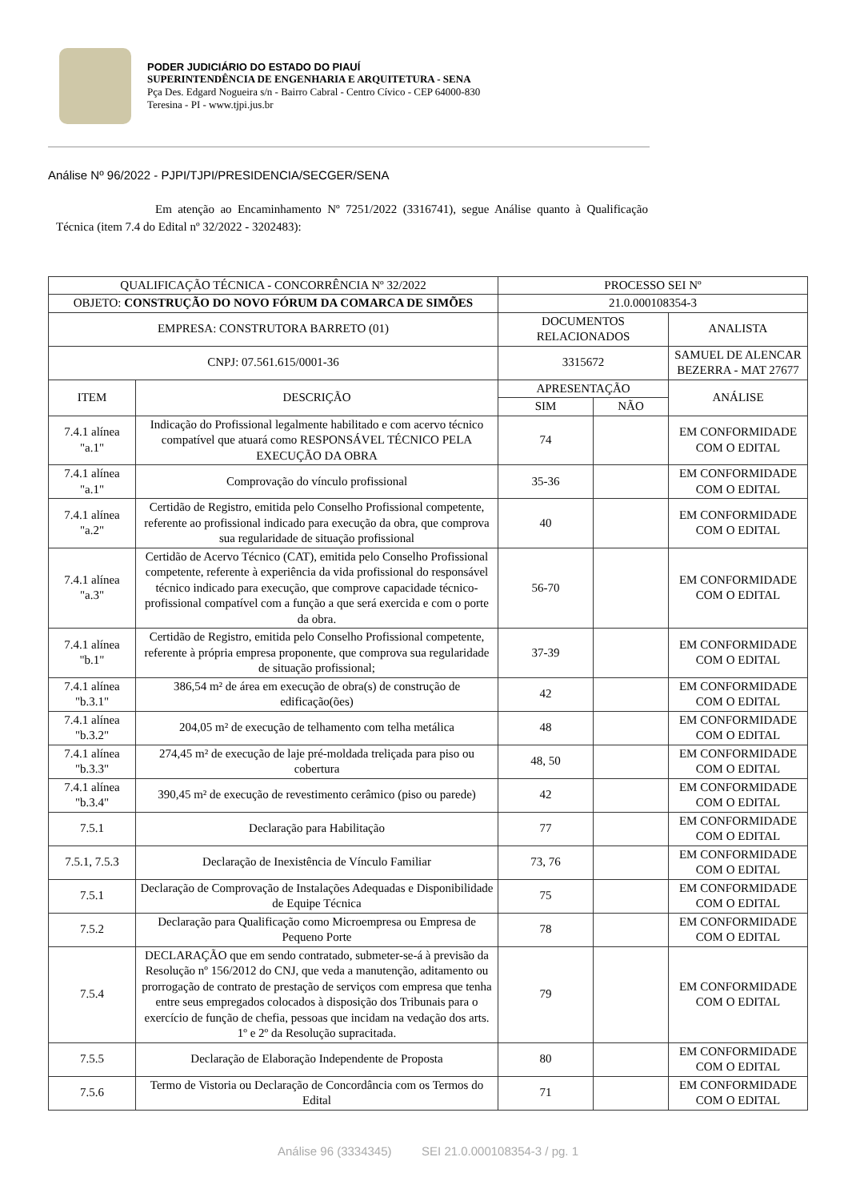PODER JUDICIÁRIO DO ESTADO DO PIAUÍ
SUPERINTENDÊNCIA DE ENGENHARIA E ARQUITETURA - SENA
Pça Des. Edgard Nogueira s/n - Bairro Cabral - Centro Cívico - CEP 64000-830
Teresina - PI - www.tjpi.jus.br
Análise Nº 96/2022 - PJPI/TJPI/PRESIDENCIA/SECGER/SENA
Em atenção ao Encaminhamento Nº 7251/2022 (3316741), segue Análise quanto à Qualificação Técnica (item 7.4 do Edital nº 32/2022 - 3202483):
| QUALIFICAÇÃO TÉCNICA - CONCORRÊNCIA Nº 32/2022 | | PROCESSO SEI Nº | | |
| --- | --- | --- | --- | --- |
| OBJETO: CONSTRUÇÃO DO NOVO FÓRUM DA COMARCA DE SIMÕES | | 21.0.000108354-3 | | |
| EMPRESA: CONSTRUTORA BARRETO (01) | | DOCUMENTOS RELACIONADOS | | ANALISTA |
| CNPJ: 07.561.615/0001-36 | | 3315672 | | SAMUEL DE ALENCAR BEZERRA - MAT 27677 |
| ITEM | DESCRIÇÃO | APRESENTAÇÃO | | ANÁLISE |
| | | SIM | NÃO | |
| 7.4.1 alínea "a.1" | Indicação do Profissional legalmente habilitado e com acervo técnico compatível que atuará como RESPONSÁVEL TÉCNICO PELA EXECUÇÃO DA OBRA | 74 | | EM CONFORMIDADE COM O EDITAL |
| 7.4.1 alínea "a.1" | Comprovação do vínculo profissional | 35-36 | | EM CONFORMIDADE COM O EDITAL |
| 7.4.1 alínea "a.2" | Certidão de Registro, emitida pelo Conselho Profissional competente, referente ao profissional indicado para execução da obra, que comprova sua regularidade de situação profissional | 40 | | EM CONFORMIDADE COM O EDITAL |
| 7.4.1 alínea "a.3" | Certidão de Acervo Técnico (CAT), emitida pelo Conselho Profissional competente, referente à experiência da vida profissional do responsável técnico indicado para execução, que comprove capacidade técnico-profissional compatível com a função a que será exercida e com o porte da obra. | 56-70 | | EM CONFORMIDADE COM O EDITAL |
| 7.4.1 alínea "b.1" | Certidão de Registro, emitida pelo Conselho Profissional competente, referente à própria empresa proponente, que comprova sua regularidade de situação profissional; | 37-39 | | EM CONFORMIDADE COM O EDITAL |
| 7.4.1 alínea "b.3.1" | 386,54 m² de área em execução de obra(s) de construção de edificação(ões) | 42 | | EM CONFORMIDADE COM O EDITAL |
| 7.4.1 alínea "b.3.2" | 204,05 m² de execução de telhamento com telha metálica | 48 | | EM CONFORMIDADE COM O EDITAL |
| 7.4.1 alínea "b.3.3" | 274,45 m² de execução de laje pré-moldada treliçada para piso ou cobertura | 48, 50 | | EM CONFORMIDADE COM O EDITAL |
| 7.4.1 alínea "b.3.4" | 390,45 m² de execução de revestimento cerâmico (piso ou parede) | 42 | | EM CONFORMIDADE COM O EDITAL |
| 7.5.1 | Declaração para Habilitação | 77 | | EM CONFORMIDADE COM O EDITAL |
| 7.5.1, 7.5.3 | Declaração de Inexistência de Vínculo Familiar | 73, 76 | | EM CONFORMIDADE COM O EDITAL |
| 7.5.1 | Declaração de Comprovação de Instalações Adequadas e Disponibilidade de Equipe Técnica | 75 | | EM CONFORMIDADE COM O EDITAL |
| 7.5.2 | Declaração para Qualificação como Microempresa ou Empresa de Pequeno Porte | 78 | | EM CONFORMIDADE COM O EDITAL |
| 7.5.4 | DECLARAÇÃO que em sendo contratado, submeter-se-á à previsão da Resolução nº 156/2012 do CNJ, que veda a manutenção, aditamento ou prorrogação de contrato de prestação de serviços com empresa que tenha entre seus empregados colocados à disposição dos Tribunais para o exercício de função de chefia, pessoas que incidam na vedação dos arts. 1º e 2º da Resolução supracitada. | 79 | | EM CONFORMIDADE COM O EDITAL |
| 7.5.5 | Declaração de Elaboração Independente de Proposta | 80 | | EM CONFORMIDADE COM O EDITAL |
| 7.5.6 | Termo de Vistoria ou Declaração de Concordância com os Termos do Edital | 71 | | EM CONFORMIDADE COM O EDITAL |
Análise 96 (3334345) SEI 21.0.000108354-3 / pg. 1